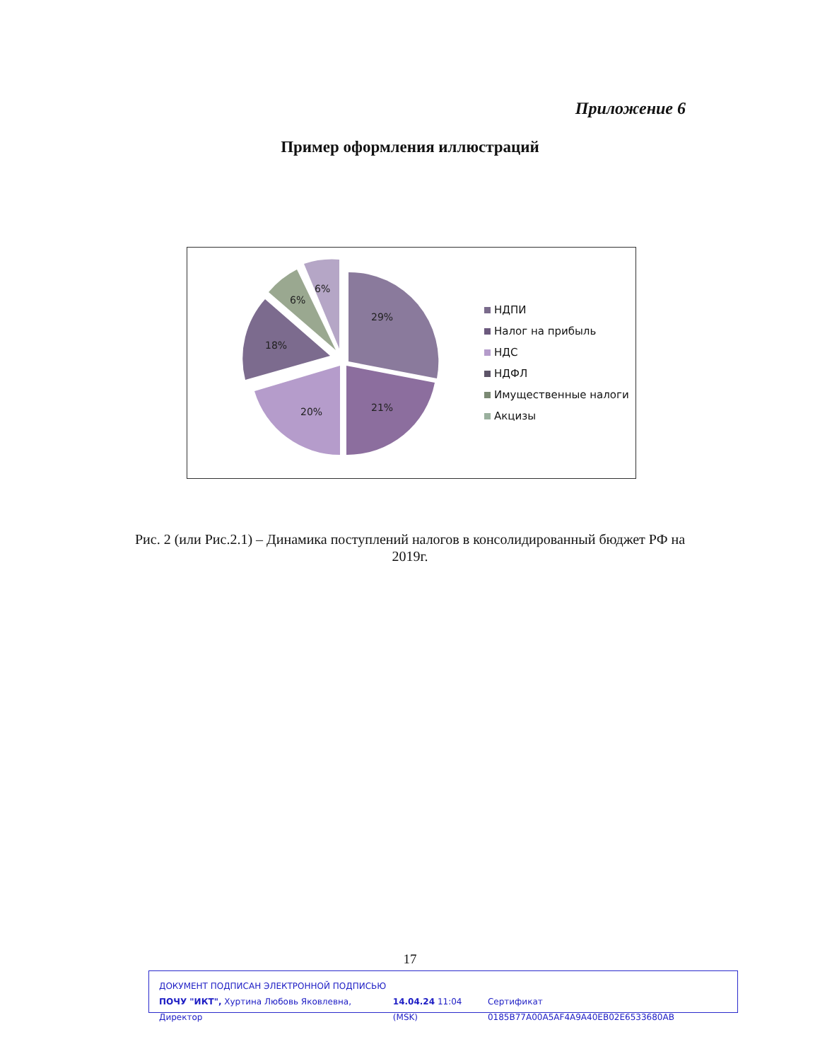Приложение 6
Пример оформления иллюстраций
29%
21%
20%
18%
6%
6%
НДПИ
Налог на прибыль
НДС
НДФЛ
Имущественные налоги
Акцизы
Рис. 2 (или Рис.2.1) – Динамика поступлений налогов в консолидированный бюджет РФ на 2019г.
17
ДОКУМЕНТ ПОДПИСАН ЭЛЕКТРОННОЙ ПОДПИСЬЮ
ПОЧУ "ИКТ", Хуртина Любовь Яковлевна, Директор 14.04.24 11:04 (MSK) Сертификат 0185B77A00A5AF4A9A40EB02E6533680AB